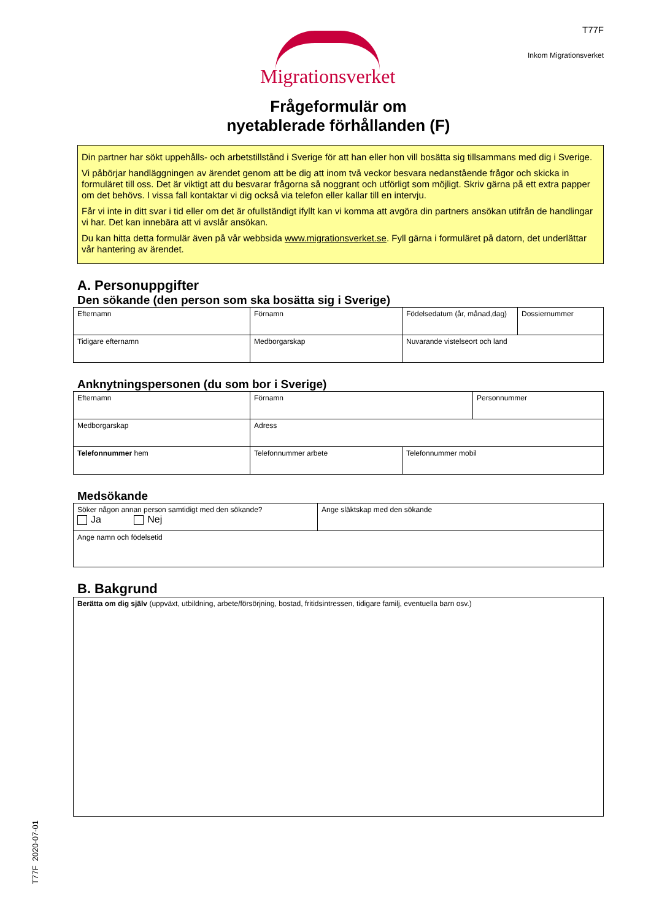Migrationsverket
T77F
Inkom Migrationsverket
Frågeformulär om
nyetablerade förhållanden (F)
Din partner har sökt uppehålls- och arbetstillstånd i Sverige för att han eller hon vill bosätta sig tillsammans med dig i Sverige.
Vi påbörjar handläggningen av ärendet genom att be dig att inom två veckor besvara nedanstående frågor och skicka in formuläret till oss. Det är viktigt att du besvarar frågorna så noggrant och utförligt som möjligt. Skriv gärna på ett extra papper om det behövs. I vissa fall kontaktar vi dig också via telefon eller kallar till en intervju.
Får vi inte in ditt svar i tid eller om det är ofullständigt ifyllt kan vi komma att avgöra din partners ansökan utifrån de handlingar vi har. Det kan innebära att vi avslår ansökan.
Du kan hitta detta formulär även på vår webbsida www.migrationsverket.se. Fyll gärna i formuläret på datorn, det underlättar vår hantering av ärendet.
A. Personuppgifter
Den sökande (den person som ska bosätta sig i Sverige)
| Efternamn | Förnamn | Födelsedatum (år, månad,dag) | Dossiernummer |
| Tidigare efternamn | Medborgarskap | Nuvarande vistelseort och land | |
Anknytningspersonen (du som bor i Sverige)
| Efternamn | Förnamn | | Personnummer |
| Medborgarskap | Adress | | |
| Telefonnummer hem | Telefonnummer arbete | Telefonnummer mobil | |
Medsökande
| Söker någon annan person samtidigt med den sökande? Ja Nej | Ange släktskap med den sökande |
| Ange namn och födelsetid | |
B. Bakgrund
| Berätta om dig själv (uppväxt, utbildning, arbete/försörjning, bostad, fritidsintressen, tidigare familj, eventuella barn osv.) |
T77F 2020-07-01